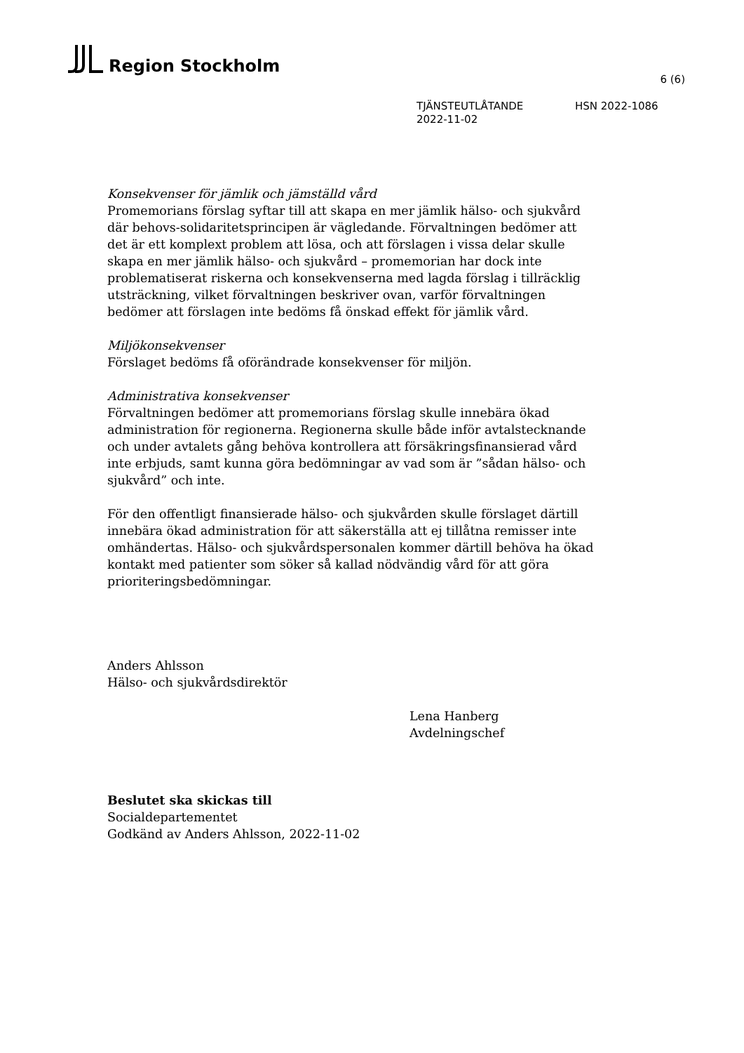Region Stockholm
6 (6)
TJÄNSTEUTLÅTANDE HSN 2022-1086
2022-11-02
Konsekvenser för jämlik och jämställd vård
Promemorians förslag syftar till att skapa en mer jämlik hälso- och sjukvård där behovs-solidaritetsprincipen är vägledande. Förvaltningen bedömer att det är ett komplext problem att lösa, och att förslagen i vissa delar skulle skapa en mer jämlik hälso- och sjukvård – promemorian har dock inte problematiserat riskerna och konsekvenserna med lagda förslag i tillräcklig utsträckning, vilket förvaltningen beskriver ovan, varför förvaltningen bedömer att förslagen inte bedöms få önskad effekt för jämlik vård.
Miljökonsekvenser
Förslaget bedöms få oförändrade konsekvenser för miljön.
Administrativa konsekvenser
Förvaltningen bedömer att promemorians förslag skulle innebära ökad administration för regionerna. Regionerna skulle både inför avtalstecknande och under avtalets gång behöva kontrollera att försäkringsfinansierad vård inte erbjuds, samt kunna göra bedömningar av vad som är ”sådan hälso- och sjukvård” och inte.
För den offentligt finansierade hälso- och sjukvården skulle förslaget därtill innebära ökad administration för att säkerställa att ej tillåtna remisser inte omhändertas. Hälso- och sjukvårdspersonalen kommer därtill behöva ha ökad kontakt med patienter som söker så kallad nödvändig vård för att göra prioriteringsbedömningar.
Anders Ahlsson
Hälso- och sjukvårdsdirektör
Lena Hanberg
Avdelningschef
Beslutet ska skickas till
Socialdepartementet
Godkänd av Anders Ahlsson, 2022-11-02